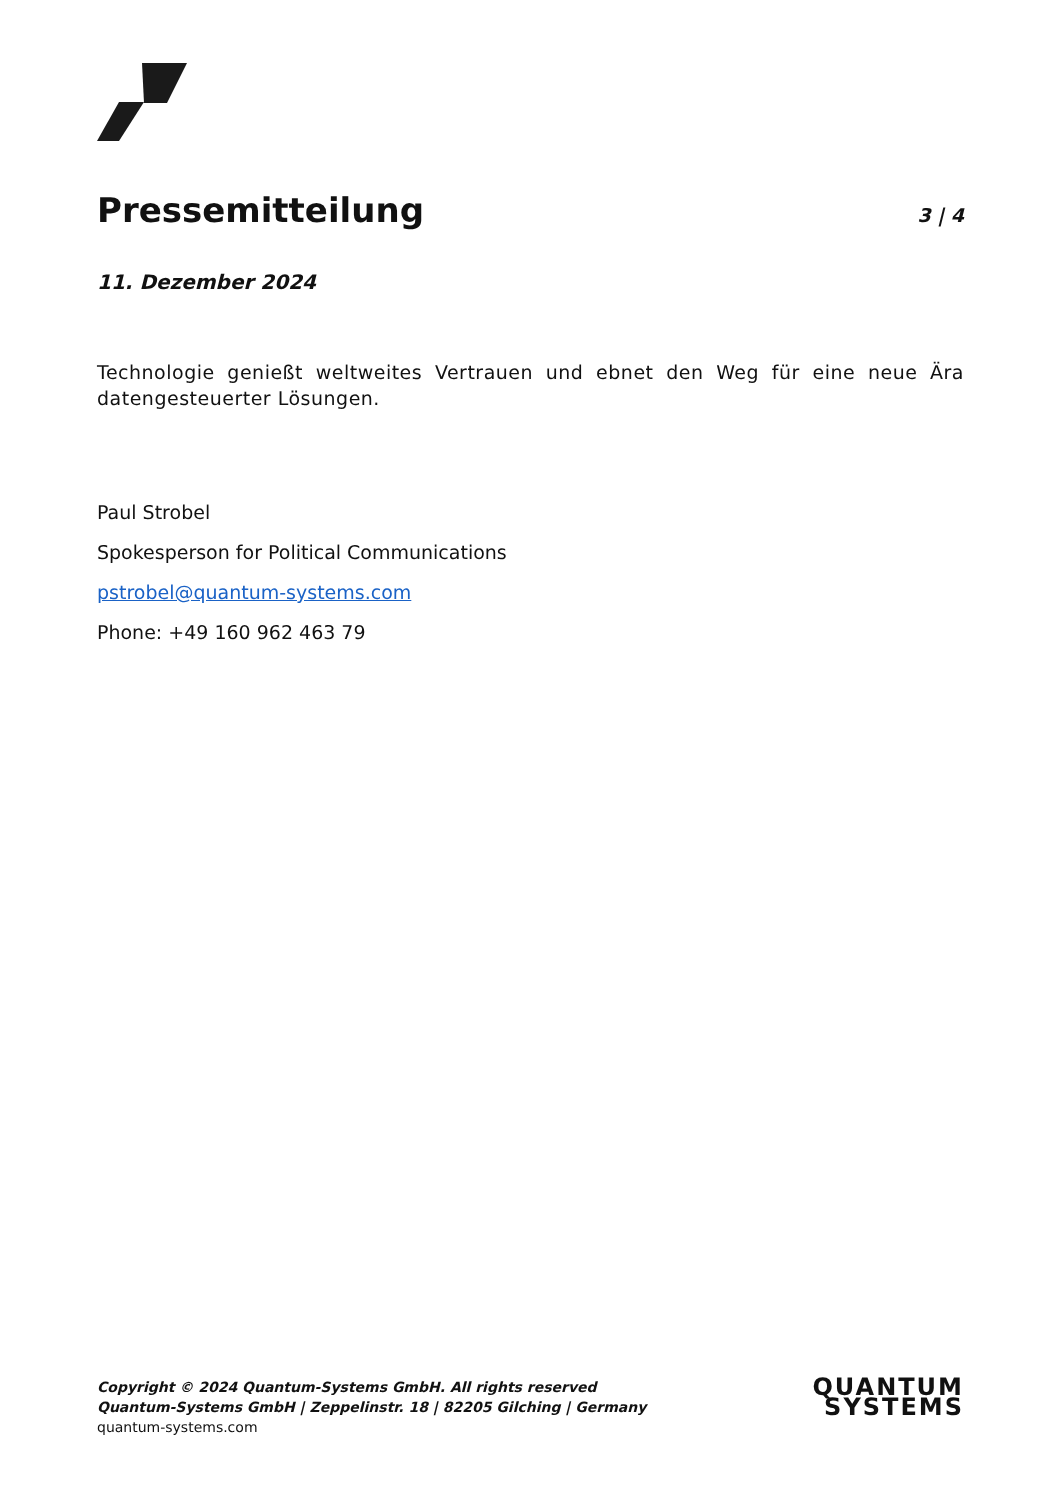Pressemitteilung
3 | 4
11. Dezember 2024
Technologie genießt weltweites Vertrauen und ebnet den Weg für eine neue Ära datengesteuerter Lösungen.
Paul Strobel
Spokesperson for Political Communications
pstrobel@quantum-systems.com
Phone: +49 160 962 463 79
Copyright © 2024 Quantum-Systems GmbH. All rights reserved
Quantum-Systems GmbH | Zeppelinstr. 18 | 82205 Gilching | Germany
quantum-systems.com
QUANTUM
SYSTEMS